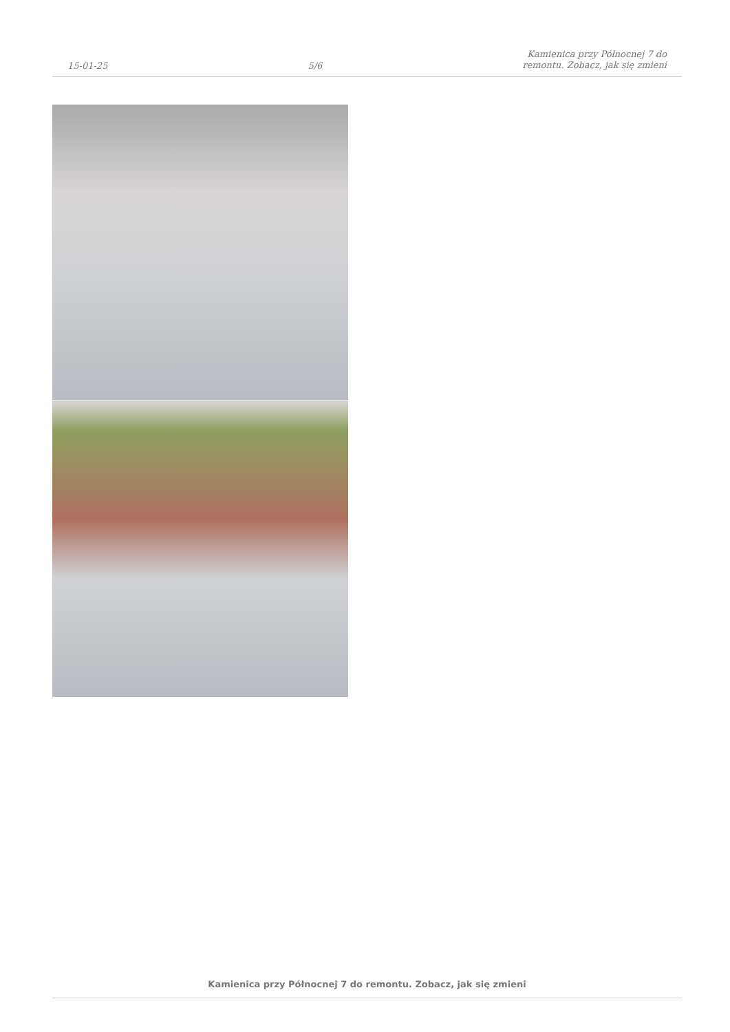15-01-25
5/6
Kamienica przy Północnej 7 do
remontu. Zobacz, jak się zmieni
Kamienica przy Północnej 7 do remontu. Zobacz, jak się zmieni